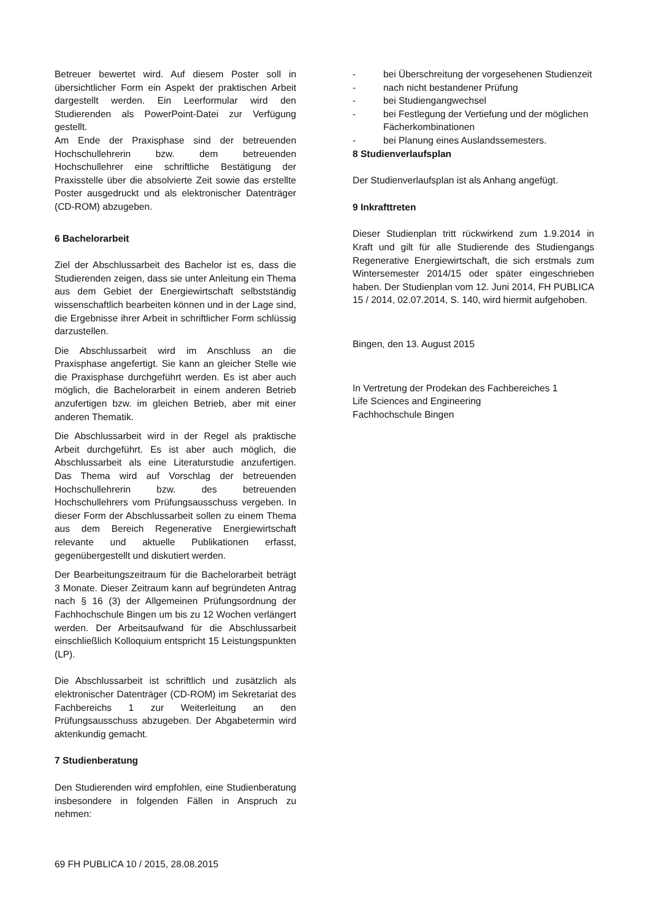Betreuer bewertet wird. Auf diesem Poster soll in übersichtlicher Form ein Aspekt der praktischen Arbeit dargestellt werden. Ein Leerformular wird den Studierenden als PowerPoint-Datei zur Verfügung gestellt.
Am Ende der Praxisphase sind der betreuenden Hochschullehrerin bzw. dem betreuenden Hochschullehrer eine schriftliche Bestätigung der Praxisstelle über die absolvierte Zeit sowie das erstellte Poster ausgedruckt und als elektronischer Datenträger (CD-ROM) abzugeben.
6 Bachelorarbeit
Ziel der Abschlussarbeit des Bachelor ist es, dass die Studierenden zeigen, dass sie unter Anleitung ein Thema aus dem Gebiet der Energiewirtschaft selbstständig wissenschaftlich bearbeiten können und in der Lage sind, die Ergebnisse ihrer Arbeit in schriftlicher Form schlüssig darzustellen.
Die Abschlussarbeit wird im Anschluss an die Praxisphase angefertigt. Sie kann an gleicher Stelle wie die Praxisphase durchgeführt werden. Es ist aber auch möglich, die Bachelorarbeit in einem anderen Betrieb anzufertigen bzw. im gleichen Betrieb, aber mit einer anderen Thematik.
Die Abschlussarbeit wird in der Regel als praktische Arbeit durchgeführt. Es ist aber auch möglich, die Abschlussarbeit als eine Literaturstudie anzufertigen. Das Thema wird auf Vorschlag der betreuenden Hochschullehrerin bzw. des betreuenden Hochschullehrers vom Prüfungsausschuss vergeben. In dieser Form der Abschlussarbeit sollen zu einem Thema aus dem Bereich Regenerative Energiewirtschaft relevante und aktuelle Publikationen erfasst, gegenübergestellt und diskutiert werden.
Der Bearbeitungszeitraum für die Bachelorarbeit beträgt 3 Monate. Dieser Zeitraum kann auf begründeten Antrag nach § 16 (3) der Allgemeinen Prüfungsordnung der Fachhochschule Bingen um bis zu 12 Wochen verlängert werden. Der Arbeitsaufwand für die Abschlussarbeit einschließlich Kolloquium entspricht 15 Leistungspunkten (LP).
Die Abschlussarbeit ist schriftlich und zusätzlich als elektronischer Datenträger (CD-ROM) im Sekretariat des Fachbereichs 1 zur Weiterleitung an den Prüfungsausschuss abzugeben. Der Abgabetermin wird aktenkundig gemacht.
7 Studienberatung
Den Studierenden wird empfohlen, eine Studienberatung insbesondere in folgenden Fällen in Anspruch zu nehmen:
- bei Überschreitung der vorgesehenen Studienzeit
- nach nicht bestandener Prüfung
- bei Studiengangwechsel
- bei Festlegung der Vertiefung und der möglichen Fächerkombinationen
- bei Planung eines Auslandssemesters.
8 Studienverlaufsplan
Der Studienverlaufsplan ist als Anhang angefügt.
9 Inkrafttreten
Dieser Studienplan tritt rückwirkend zum 1.9.2014 in Kraft und gilt für alle Studierende des Studiengangs Regenerative Energiewirtschaft, die sich erstmals zum Wintersemester 2014/15 oder später eingeschrieben haben. Der Studienplan vom 12. Juni 2014, FH PUBLICA 15 / 2014, 02.07.2014, S. 140, wird hiermit aufgehoben.
Bingen, den 13. August 2015
In Vertretung der Prodekan des Fachbereiches 1
Life Sciences and Engineering
Fachhochschule Bingen
69 FH PUBLICA 10 / 2015, 28.08.2015